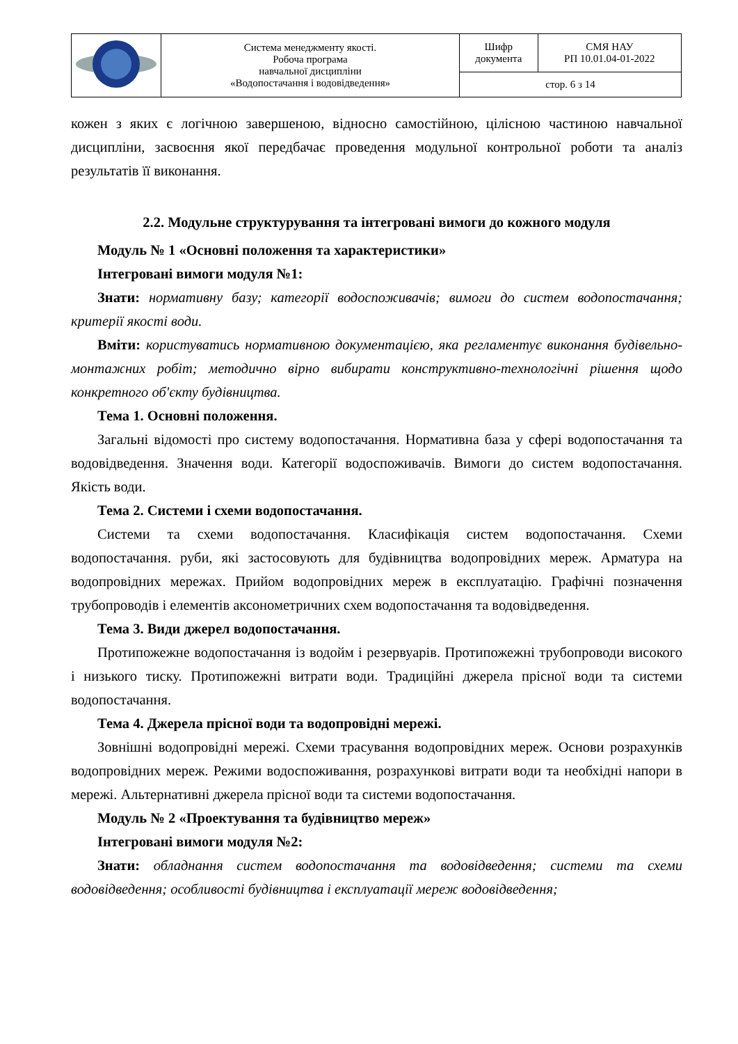| | Система менеджменту якості. Робоча програма навчальної дисципліни «Водопостачання і водовідведення» | Шифр документа | СМЯ НАУ РП 10.01.04-01-2022 |
| | | стор. 6 з 14 | |
кожен з яких є логічною завершеною, відносно самостійною, цілісною частиною навчальної дисципліни, засвоєння якої передбачає проведення модульної контрольної роботи та аналіз результатів її виконання.
2.2. Модульне структурування та інтегровані вимоги до кожного модуля
Модуль № 1 «Основні положення та характеристики»
Інтегровані вимоги модуля №1:
Знати: нормативну базу; категорії водоспоживачів; вимоги до систем водопостачання; критерії якості води.
Вміти: користуватись нормативною документацією, яка регламентує виконання будівельно-монтажних робіт; методично вірно вибирати конструктивно-технологічні рішення щодо конкретного об'єкту будівництва.
Тема 1. Основні положення.
Загальні відомості про систему водопостачання. Нормативна база у сфері водопостачання та водовідведення. Значення води. Категорії водоспоживачів. Вимоги до систем водопостачання. Якість води.
Тема 2. Системи і схеми водопостачання.
Системи та схеми водопостачання. Класифікація систем водопостачання. Схеми водопостачання. руби, які застосовують для будівництва водопровідних мереж. Арматура на водопровідних мережах. Прийом водопровідних мереж в експлуатацію. Графічні позначення трубопроводів і елементів аксонометричних схем водопостачання та водовідведення.
Тема 3. Види джерел водопостачання.
Протипожежне водопостачання із водойм і резервуарів. Протипожежні трубопроводи високого і низького тиску. Протипожежні витрати води. Традиційні джерела прісної води та системи водопостачання.
Тема 4. Джерела прісної води та водопровідні мережі.
Зовнішні водопровідні мережі. Схеми трасування водопровідних мереж. Основи розрахунків водопровідних мереж. Режими водоспоживання, розрахункові витрати води та необхідні напори в мережі. Альтернативні джерела прісної води та системи водопостачання.
Модуль № 2 «Проектування та будівництво мереж»
Інтегровані вимоги модуля №2:
Знати: обладнання систем водопостачання та водовідведення; системи та схеми водовідведення; особливості будівництва і експлуатації мереж водовідведення;